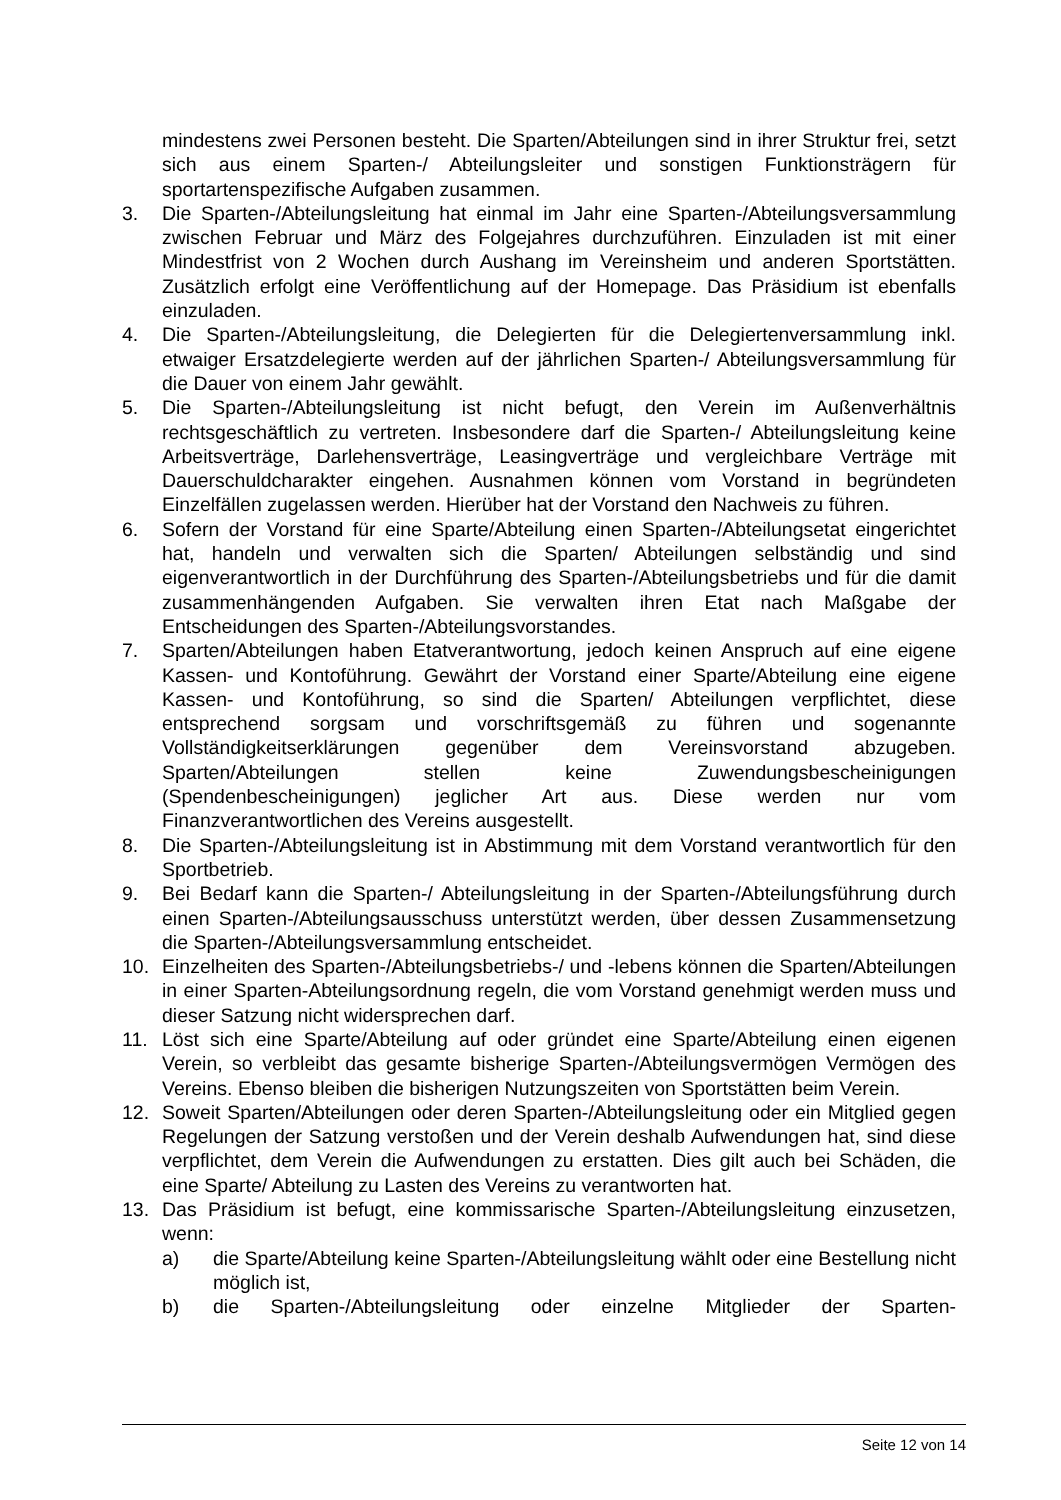mindestens zwei Personen besteht. Die Sparten/Abteilungen sind in ihrer Struktur frei, setzt sich aus einem Sparten-/ Abteilungsleiter und sonstigen Funktionsträgern für sportartenspezifische Aufgaben zusammen.
3. Die Sparten-/Abteilungsleitung hat einmal im Jahr eine Sparten-/Abteilungsversammlung zwischen Februar und März des Folgejahres durchzuführen. Einzuladen ist mit einer Mindestfrist von 2 Wochen durch Aushang im Vereinsheim und anderen Sportstätten. Zusätzlich erfolgt eine Veröffentlichung auf der Homepage. Das Präsidium ist ebenfalls einzuladen.
4. Die Sparten-/Abteilungsleitung, die Delegierten für die Delegiertenversammlung inkl. etwaiger Ersatzdelegierte werden auf der jährlichen Sparten-/ Abteilungsversammlung für die Dauer von einem Jahr gewählt.
5. Die Sparten-/Abteilungsleitung ist nicht befugt, den Verein im Außenverhältnis rechtsgeschäftlich zu vertreten. Insbesondere darf die Sparten-/ Abteilungsleitung keine Arbeitsverträge, Darlehensverträge, Leasingverträge und vergleichbare Verträge mit Dauerschuldcharakter eingehen. Ausnahmen können vom Vorstand in begründeten Einzelfällen zugelassen werden. Hierüber hat der Vorstand den Nachweis zu führen.
6. Sofern der Vorstand für eine Sparte/Abteilung einen Sparten-/Abteilungsetat eingerichtet hat, handeln und verwalten sich die Sparten/ Abteilungen selbständig und sind eigenverantwortlich in der Durchführung des Sparten-/Abteilungsbetriebs und für die damit zusammenhängenden Aufgaben. Sie verwalten ihren Etat nach Maßgabe der Entscheidungen des Sparten-/Abteilungsvorstandes.
7. Sparten/Abteilungen haben Etatverantwortung, jedoch keinen Anspruch auf eine eigene Kassen- und Kontoführung. Gewährt der Vorstand einer Sparte/Abteilung eine eigene Kassen- und Kontoführung, so sind die Sparten/ Abteilungen verpflichtet, diese entsprechend sorgsam und vorschriftsgemäß zu führen und sogenannte Vollständigkeitserklärungen gegenüber dem Vereinsvorstand abzugeben. Sparten/Abteilungen stellen keine Zuwendungsbescheinigungen (Spendenbescheinigungen) jeglicher Art aus. Diese werden nur vom Finanzverantwortlichen des Vereins ausgestellt.
8. Die Sparten-/Abteilungsleitung ist in Abstimmung mit dem Vorstand verantwortlich für den Sportbetrieb.
9. Bei Bedarf kann die Sparten-/ Abteilungsleitung in der Sparten-/Abteilungsführung durch einen Sparten-/Abteilungsausschuss unterstützt werden, über dessen Zusammensetzung die Sparten-/Abteilungsversammlung entscheidet.
10. Einzelheiten des Sparten-/Abteilungsbetriebs-/ und -lebens können die Sparten/Abteilungen in einer Sparten-Abteilungsordnung regeln, die vom Vorstand genehmigt werden muss und dieser Satzung nicht widersprechen darf.
11. Löst sich eine Sparte/Abteilung auf oder gründet eine Sparte/Abteilung einen eigenen Verein, so verbleibt das gesamte bisherige Sparten-/Abteilungsvermögen Vermögen des Vereins. Ebenso bleiben die bisherigen Nutzungszeiten von Sportstätten beim Verein.
12. Soweit Sparten/Abteilungen oder deren Sparten-/Abteilungsleitung oder ein Mitglied gegen Regelungen der Satzung verstoßen und der Verein deshalb Aufwendungen hat, sind diese verpflichtet, dem Verein die Aufwendungen zu erstatten. Dies gilt auch bei Schäden, die eine Sparte/ Abteilung zu Lasten des Vereins zu verantworten hat.
13. Das Präsidium ist befugt, eine kommissarische Sparten-/Abteilungsleitung einzusetzen, wenn:
a) die Sparte/Abteilung keine Sparten-/Abteilungsleitung wählt oder eine Bestellung nicht möglich ist,
b) die Sparten-/Abteilungsleitung oder einzelne Mitglieder der Sparten-
Seite 12 von 14